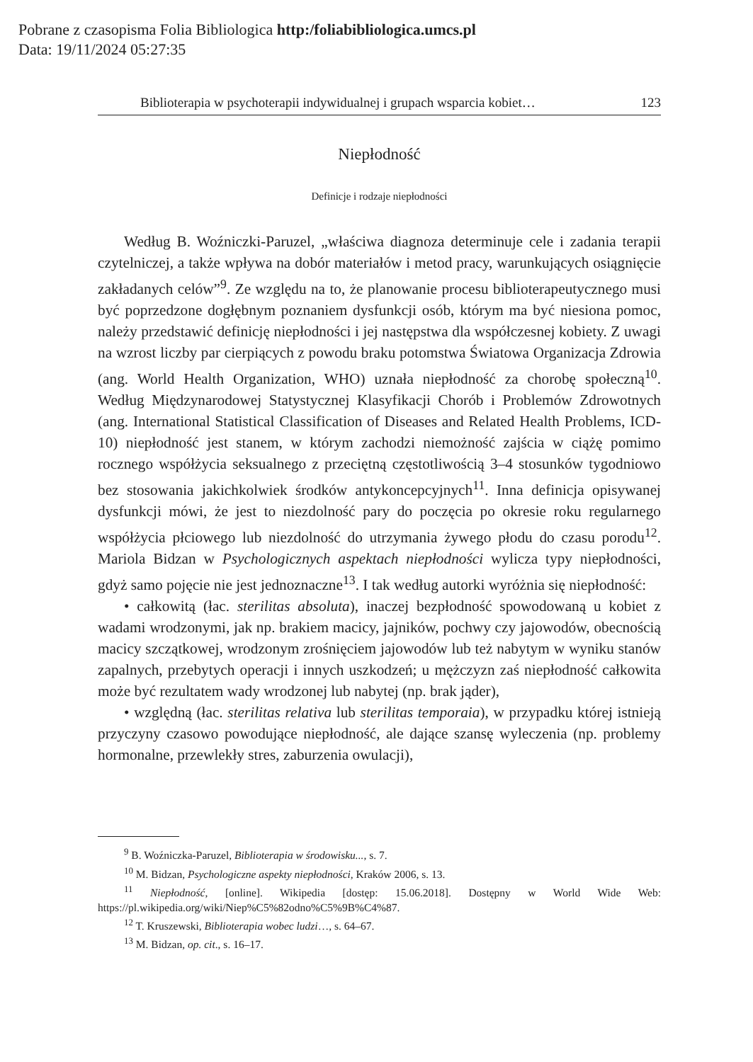Pobrane z czasopisma Folia Bibliologica http:/foliabibliologica.umcs.pl
Data: 19/11/2024 05:27:35
Biblioterapia w psychoterapii indywidualnej i grupach wsparcia kobiet… 123
Niepłodność
Definicje i rodzaje niepłodności
Według B. Woźniczki-Paruzel, „właściwa diagnoza determinuje cele i zadania terapii czytelniczej, a także wpływa na dobór materiałów i metod pracy, warunkujących osiągnięcie zakładanych celów”<sup>9</sup>. Ze względu na to, że planowanie procesu biblioterapeutycznego musi być poprzedzone dogłębnym poznaniem dysfunkcji osób, którym ma być niesiona pomoc, należy przedstawić definicję niepłodności i jej następstwa dla współczesnej kobiety. Z uwagi na wzrost liczby par cierpiących z powodu braku potomstwa Światowa Organizacja Zdrowia (ang. World Health Organization, WHO) uznała niepłodność za chorobę społeczną<sup>10</sup>. Według Międzynarodowej Statystycznej Klasyfikacji Chorób i Problemów Zdrowotnych (ang. International Statistical Classification of Diseases and Related Health Problems, ICD-10) niepłodność jest stanem, w którym zachodzi niemożność zajścia w ciążę pomimo rocznego współżycia seksualnego z przeciętną częstotliwością 3–4 stosunków tygodniowo bez stosowania jakichkolwiek środków antykoncepcyjnych<sup>11</sup>. Inna definicja opisywanej dysfunkcji mówi, że jest to niezdolność pary do poczęcia po okresie roku regularnego współżycia płciowego lub niezdolność do utrzymania żywego płodu do czasu porodu<sup>12</sup>. Mariola Bidzan w Psychologicznych aspektach niepłodności wylicza typy niepłodności, gdyż samo pojęcie nie jest jednoznaczne<sup>13</sup>. I tak według autorki wyróżnia się niepłodność:
• całkowitą (łac. sterilitas absoluta), inaczej bezpłodność spowodowaną u kobiet z wadami wrodzonymi, jak np. brakiem macicy, jajników, pochwy czy jajowodów, obecnością macicy szczątkowej, wrodzonym zrośnięciem jajowodów lub też nabytym w wyniku stanów zapalnych, przebytych operacji i innych uszkodzeń; u mężczyzn zaś niepłodność całkowita może być rezultatem wady wrodzonej lub nabytej (np. brak jąder),
• względną (łac. sterilitas relativa lub sterilitas temporaia), w przypadku której istnieją przyczyny czasowo powodujące niepłodność, ale dające szansę wyleczenia (np. problemy hormonalne, przewlekły stres, zaburzenia owulacji),
<sup>9</sup> B. Woźniczka-Paruzel, Biblioterapia w środowisku..., s. 7.
<sup>10</sup> M. Bidzan, Psychologiczne aspekty niepłodności, Kraków 2006, s. 13.
<sup>11</sup> Niepłodność, [online]. Wikipedia [dostęp: 15.06.2018]. Dostępny w World Wide Web: https://pl.wikipedia.org/wiki/Niep%C5%82odno%C5%9B%C4%87.
<sup>12</sup> T. Kruszewski, Biblioterapia wobec ludzi…, s. 64–67.
<sup>13</sup> M. Bidzan, op. cit., s. 16–17.